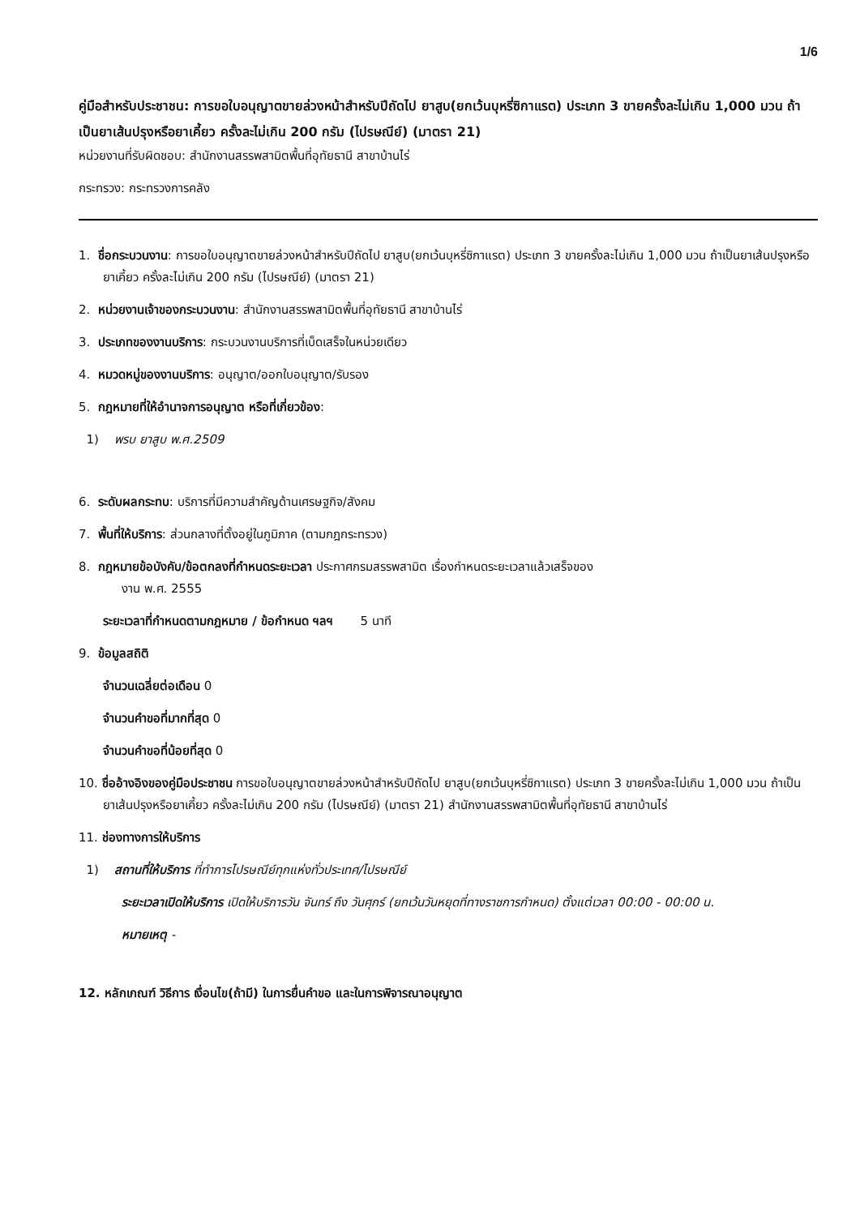1/6
คู่มือสำหรับประชาชน: การขอใบอนุญาตขายล่วงหน้าสำหรับปีถัดไป ยาสูบ(ยกเว้นบุหรี่ซิกาแรต) ประเภท 3 ขายครั้งละไม่เกิน 1,000 มวน ถ้าเป็นยาเส้นปรุงหรือยาเคี้ยว ครั้งละไม่เกิน 200 กรัม (ไปรษณีย์) (มาตรา 21)
หน่วยงานที่รับผิดชอบ: สำนักงานสรรพสามิตพื้นที่อุทัยธานี สาขาบ้านไร่
กระทรวง: กระทรวงการคลัง
1. ชื่อกระบวนงาน: การขอใบอนุญาตขายล่วงหน้าสำหรับปีถัดไป ยาสูบ(ยกเว้นบุหรี่ซิกาแรต) ประเภท 3 ขายครั้งละไม่เกิน 1,000 มวน ถ้าเป็นยาเส้นปรุงหรือยาเคี้ยว ครั้งละไม่เกิน 200 กรัม (ไปรษณีย์) (มาตรา 21)
2. หน่วยงานเจ้าของกระบวนงาน: สำนักงานสรรพสามิตพื้นที่อุทัยธานี สาขาบ้านไร่
3. ประเภทของงานบริการ: กระบวนงานบริการที่เบ็ดเสร็จในหน่วยเดียว
4. หมวดหมู่ของงานบริการ: อนุญาต/ออกใบอนุญาต/รับรอง
5. กฎหมายที่ให้อำนาจการอนุญาต หรือที่เกี่ยวข้อง:
1) พรบ ยาสูบ พ.ศ.2509
6. ระดับผลกระทบ: บริการที่มีความสำคัญด้านเศรษฐกิจ/สังคม
7. พื้นที่ให้บริการ: ส่วนกลางที่ตั้งอยู่ในภูมิภาค (ตามกฎกระทรวง)
8. กฎหมายข้อบังคับ/ข้อตกลงที่กำหนดระยะเวลา ประกาศกรมสรรพสามิต เรื่องกำหนดระยะเวลาแล้วเสร็จของ
งาน พ.ศ. 2555
ระยะเวลาที่กำหนดตามกฎหมาย / ข้อกำหนด ฯลฯ 5 นาที
9. ข้อมูลสถิติ
จำนวนเฉลี่ยต่อเดือน 0
จำนวนคำขอที่มากที่สุด 0
จำนวนคำขอที่น้อยที่สุด 0
10. ชื่ออ้างอิงของคู่มือประชาชน การขอใบอนุญาตขายล่วงหน้าสำหรับปีถัดไป ยาสูบ(ยกเว้นบุหรี่ซิกาแรต) ประเภท 3 ขายครั้งละไม่เกิน 1,000 มวน ถ้าเป็นยาเส้นปรุงหรือยาเคี้ยว ครั้งละไม่เกิน 200 กรัม (ไปรษณีย์) (มาตรา 21) สำนักงานสรรพสามิตพื้นที่อุทัยธานี สาขาบ้านไร่
11. ช่องทางการให้บริการ
1) สถานที่ให้บริการ ที่ทำการไปรษณีย์ทุกแห่งทั่วประเทศ/ไปรษณีย์
ระยะเวลาเปิดให้บริการ เปิดให้บริการวัน จันทร์ ถึง วันศุกร์ (ยกเว้นวันหยุดที่ทางราชการกำหนด) ตั้งแต่เวลา 00:00 - 00:00 น.
หมายเหตุ -
12. หลักเกณฑ์ วิธีการ เงื่อนไข(ถ้ามี) ในการยื่นคำขอ และในการพิจารณาอนุญาต